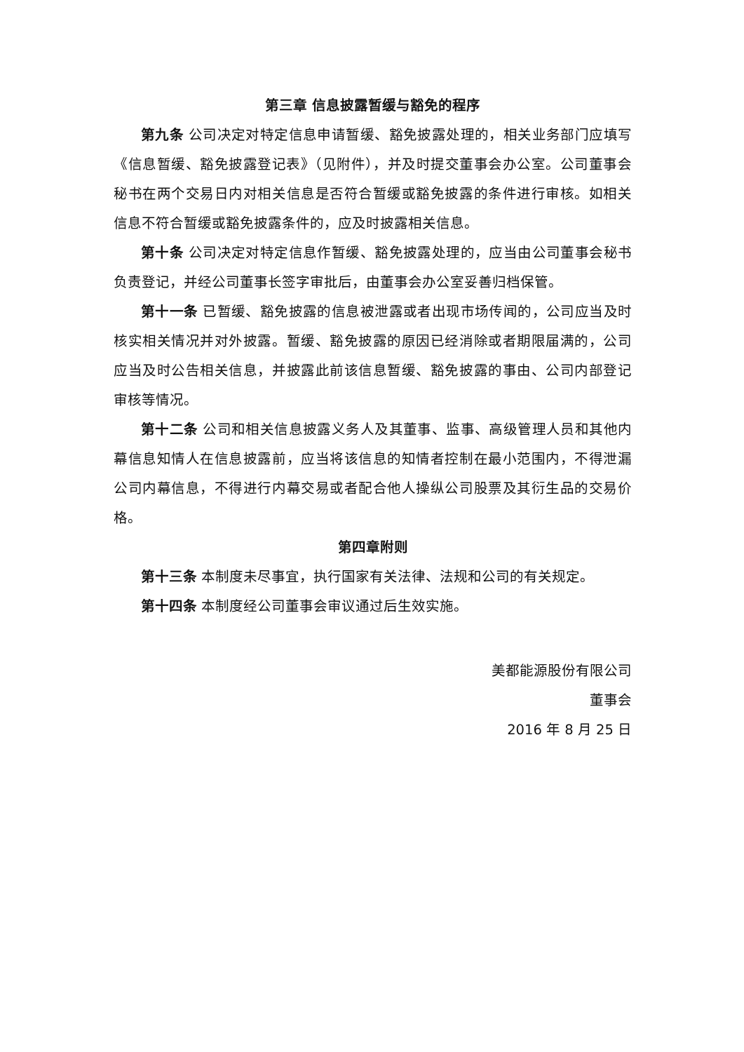第三章 信息披露暂缓与豁免的程序
第九条 公司决定对特定信息申请暂缓、豁免披露处理的，相关业务部门应填写《信息暂缓、豁免披露登记表》（见附件），并及时提交董事会办公室。公司董事会秘书在两个交易日内对相关信息是否符合暂缓或豁免披露的条件进行审核。如相关信息不符合暂缓或豁免披露条件的，应及时披露相关信息。
第十条 公司决定对特定信息作暂缓、豁免披露处理的，应当由公司董事会秘书负责登记，并经公司董事长签字审批后，由董事会办公室妥善归档保管。
第十一条 已暂缓、豁免披露的信息被泄露或者出现市场传闻的，公司应当及时核实相关情况并对外披露。暂缓、豁免披露的原因已经消除或者期限届满的，公司应当及时公告相关信息，并披露此前该信息暂缓、豁免披露的事由、公司内部登记审核等情况。
第十二条 公司和相关信息披露义务人及其董事、监事、高级管理人员和其他内幕信息知情人在信息披露前，应当将该信息的知情者控制在最小范围内，不得泄漏公司内幕信息，不得进行内幕交易或者配合他人操纵公司股票及其衍生品的交易价格。
第四章附则
第十三条 本制度未尽事宜，执行国家有关法律、法规和公司的有关规定。
第十四条 本制度经公司董事会审议通过后生效实施。
美都能源股份有限公司
董事会
2016 年 8 月 25 日